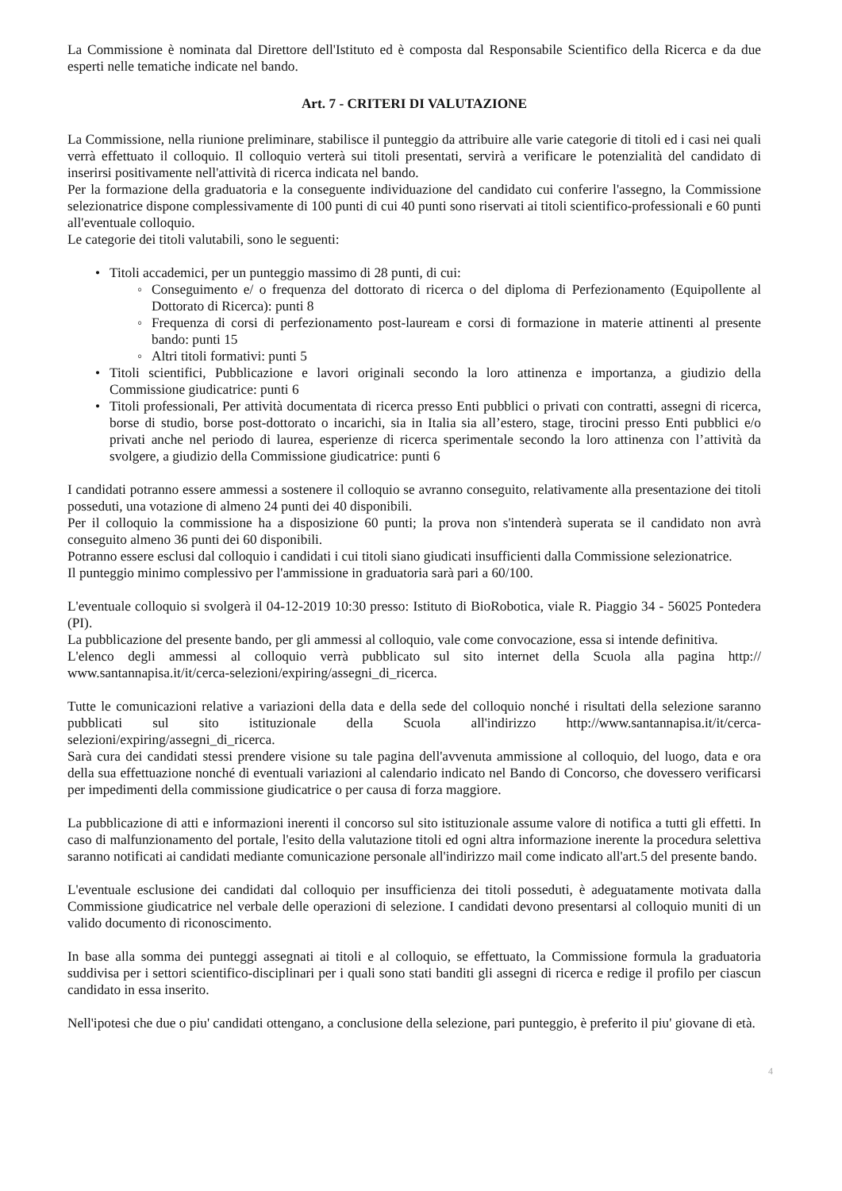La Commissione è nominata dal Direttore dell'Istituto ed è composta dal Responsabile Scientifico della Ricerca e da due esperti nelle tematiche indicate nel bando.
Art. 7 - CRITERI DI VALUTAZIONE
La Commissione, nella riunione preliminare, stabilisce il punteggio da attribuire alle varie categorie di titoli ed i casi nei quali verrà effettuato il colloquio. Il colloquio verterà sui titoli presentati, servirà a verificare le potenzialità del candidato di inserirsi positivamente nell'attività di ricerca indicata nel bando.
Per la formazione della graduatoria e la conseguente individuazione del candidato cui conferire l'assegno, la Commissione selezionatrice dispone complessivamente di 100 punti di cui 40 punti sono riservati ai titoli scientifico-professionali e 60 punti all'eventuale colloquio.
Le categorie dei titoli valutabili, sono le seguenti:
• Titoli accademici, per un punteggio massimo di 28 punti, di cui:
◦ Conseguimento e/ o frequenza del dottorato di ricerca o del diploma di Perfezionamento (Equipollente al Dottorato di Ricerca): punti 8
◦ Frequenza di corsi di perfezionamento post-lauream e corsi di formazione in materie attinenti al presente bando: punti 15
◦ Altri titoli formativi: punti 5
• Titoli scientifici, Pubblicazione e lavori originali secondo la loro attinenza e importanza, a giudizio della Commissione giudicatrice: punti 6
• Titoli professionali, Per attività documentata di ricerca presso Enti pubblici o privati con contratti, assegni di ricerca, borse di studio, borse post-dottorato o incarichi, sia in Italia sia all’estero, stage, tirocini presso Enti pubblici e/o privati anche nel periodo di laurea, esperienze di ricerca sperimentale secondo la loro attinenza con l’attività da svolgere, a giudizio della Commissione giudicatrice: punti 6
I candidati potranno essere ammessi a sostenere il colloquio se avranno conseguito, relativamente alla presentazione dei titoli posseduti, una votazione di almeno 24 punti dei 40 disponibili.
Per il colloquio la commissione ha a disposizione 60 punti; la prova non s'intenderà superata se il candidato non avrà conseguito almeno 36 punti dei 60 disponibili.
Potranno essere esclusi dal colloquio i candidati i cui titoli siano giudicati insufficienti dalla Commissione selezionatrice.
Il punteggio minimo complessivo per l'ammissione in graduatoria sarà pari a 60/100.
L'eventuale colloquio si svolgerà il 04-12-2019 10:30 presso: Istituto di BioRobotica, viale R. Piaggio 34 - 56025 Pontedera (PI).
La pubblicazione del presente bando, per gli ammessi al colloquio, vale come convocazione, essa si intende definitiva.
L'elenco degli ammessi al colloquio verrà pubblicato sul sito internet della Scuola alla pagina http:// www.santannapisa.it/it/cerca-selezioni/expiring/assegni_di_ricerca.
Tutte le comunicazioni relative a variazioni della data e della sede del colloquio nonché i risultati della selezione saranno pubblicati sul sito istituzionale della Scuola all'indirizzo http://www.santannapisa.it/it/cerca-selezioni/expiring/assegni_di_ricerca.
Sarà cura dei candidati stessi prendere visione su tale pagina dell'avvenuta ammissione al colloquio, del luogo, data e ora della sua effettuazione nonché di eventuali variazioni al calendario indicato nel Bando di Concorso, che dovessero verificarsi per impedimenti della commissione giudicatrice o per causa di forza maggiore.
La pubblicazione di atti e informazioni inerenti il concorso sul sito istituzionale assume valore di notifica a tutti gli effetti. In caso di malfunzionamento del portale, l'esito della valutazione titoli ed ogni altra informazione inerente la procedura selettiva saranno notificati ai candidati mediante comunicazione personale all'indirizzo mail come indicato all'art.5 del presente bando.
L'eventuale esclusione dei candidati dal colloquio per insufficienza dei titoli posseduti, è adeguatamente motivata dalla Commissione giudicatrice nel verbale delle operazioni di selezione. I candidati devono presentarsi al colloquio muniti di un valido documento di riconoscimento.
In base alla somma dei punteggi assegnati ai titoli e al colloquio, se effettuato, la Commissione formula la graduatoria suddivisa per i settori scientifico-disciplinari per i quali sono stati banditi gli assegni di ricerca e redige il profilo per ciascun candidato in essa inserito.
Nell'ipotesi che due o piu' candidati ottengano, a conclusione della selezione, pari punteggio, è preferito il piu' giovane di età.
4